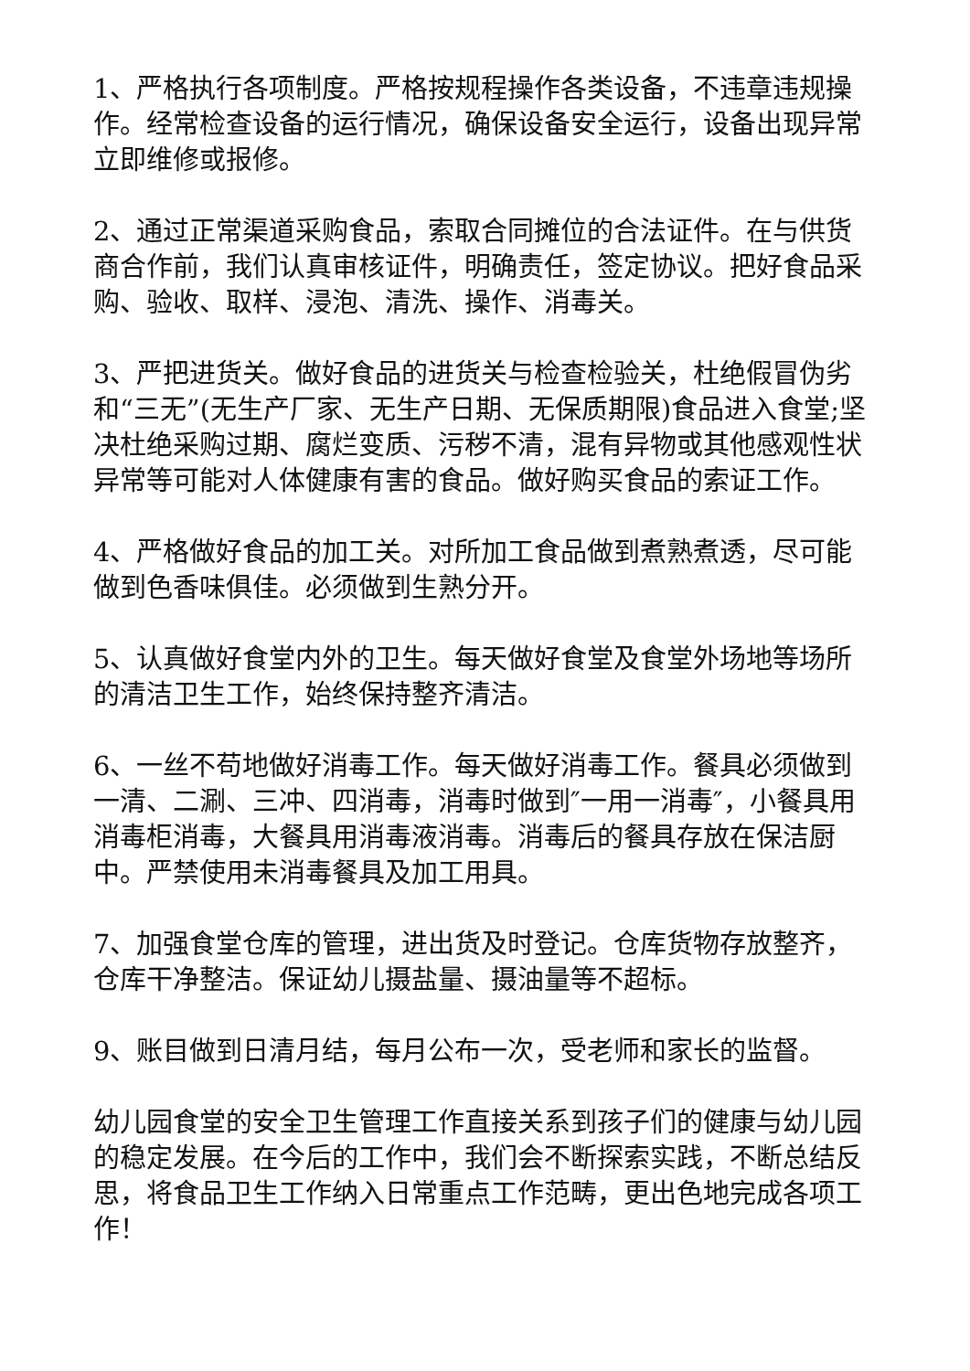1、严格执行各项制度。严格按规程操作各类设备，不违章违规操作。经常检查设备的运行情况，确保设备安全运行，设备出现异常立即维修或报修。
2、通过正常渠道采购食品，索取合同摊位的合法证件。在与供货商合作前，我们认真审核证件，明确责任，签定协议。把好食品采购、验收、取样、浸泡、清洗、操作、消毒关。
3、严把进货关。做好食品的进货关与检查检验关，杜绝假冒伪劣和“三无”(无生产厂家、无生产日期、无保质期限)食品进入食堂;坚决杜绝采购过期、腐烂变质、污秽不清，混有异物或其他感观性状异常等可能对人体健康有害的食品。做好购买食品的索证工作。
4、严格做好食品的加工关。对所加工食品做到煮熟煮透，尽可能做到色香味俱佳。必须做到生熟分开。
5、认真做好食堂内外的卫生。每天做好食堂及食堂外场地等场所的清洁卫生工作，始终保持整齐清洁。
6、一丝不苟地做好消毒工作。每天做好消毒工作。餐具必须做到一清、二涮、三冲、四消毒，消毒时做到″一用一消毒″，小餐具用消毒柜消毒，大餐具用消毒液消毒。消毒后的餐具存放在保洁厨中。严禁使用未消毒餐具及加工用具。
7、加强食堂仓库的管理，进出货及时登记。仓库货物存放整齐，仓库干净整洁。保证幼儿摄盐量、摄油量等不超标。
9、账目做到日清月结，每月公布一次，受老师和家长的监督。
幼儿园食堂的安全卫生管理工作直接关系到孩子们的健康与幼儿园的稳定发展。在今后的工作中，我们会不断探索实践，不断总结反思，将食品卫生工作纳入日常重点工作范畴，更出色地完成各项工作！